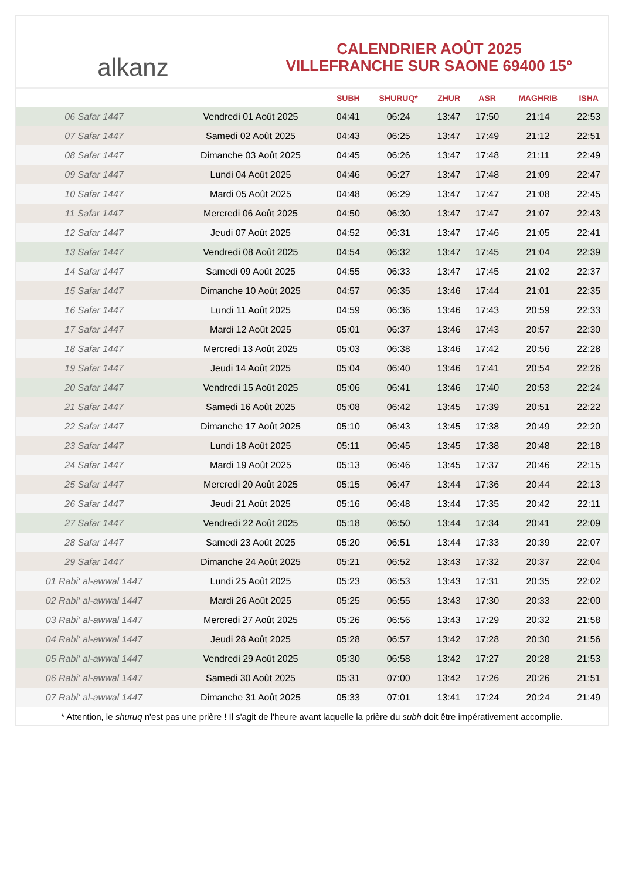alkanz
CALENDRIER AOÛT 2025
VILLEFRANCHE SUR SAONE 69400 15°
| | | SUBH | SHURUQ* | ZHUR | ASR | MAGHRIB | ISHA |
| --- | --- | --- | --- | --- | --- | --- | --- |
| 06 Safar 1447 | Vendredi 01 Août 2025 | 04:41 | 06:24 | 13:47 | 17:50 | 21:14 | 22:53 |
| 07 Safar 1447 | Samedi 02 Août 2025 | 04:43 | 06:25 | 13:47 | 17:49 | 21:12 | 22:51 |
| 08 Safar 1447 | Dimanche 03 Août 2025 | 04:45 | 06:26 | 13:47 | 17:48 | 21:11 | 22:49 |
| 09 Safar 1447 | Lundi 04 Août 2025 | 04:46 | 06:27 | 13:47 | 17:48 | 21:09 | 22:47 |
| 10 Safar 1447 | Mardi 05 Août 2025 | 04:48 | 06:29 | 13:47 | 17:47 | 21:08 | 22:45 |
| 11 Safar 1447 | Mercredi 06 Août 2025 | 04:50 | 06:30 | 13:47 | 17:47 | 21:07 | 22:43 |
| 12 Safar 1447 | Jeudi 07 Août 2025 | 04:52 | 06:31 | 13:47 | 17:46 | 21:05 | 22:41 |
| 13 Safar 1447 | Vendredi 08 Août 2025 | 04:54 | 06:32 | 13:47 | 17:45 | 21:04 | 22:39 |
| 14 Safar 1447 | Samedi 09 Août 2025 | 04:55 | 06:33 | 13:47 | 17:45 | 21:02 | 22:37 |
| 15 Safar 1447 | Dimanche 10 Août 2025 | 04:57 | 06:35 | 13:46 | 17:44 | 21:01 | 22:35 |
| 16 Safar 1447 | Lundi 11 Août 2025 | 04:59 | 06:36 | 13:46 | 17:43 | 20:59 | 22:33 |
| 17 Safar 1447 | Mardi 12 Août 2025 | 05:01 | 06:37 | 13:46 | 17:43 | 20:57 | 22:30 |
| 18 Safar 1447 | Mercredi 13 Août 2025 | 05:03 | 06:38 | 13:46 | 17:42 | 20:56 | 22:28 |
| 19 Safar 1447 | Jeudi 14 Août 2025 | 05:04 | 06:40 | 13:46 | 17:41 | 20:54 | 22:26 |
| 20 Safar 1447 | Vendredi 15 Août 2025 | 05:06 | 06:41 | 13:46 | 17:40 | 20:53 | 22:24 |
| 21 Safar 1447 | Samedi 16 Août 2025 | 05:08 | 06:42 | 13:45 | 17:39 | 20:51 | 22:22 |
| 22 Safar 1447 | Dimanche 17 Août 2025 | 05:10 | 06:43 | 13:45 | 17:38 | 20:49 | 22:20 |
| 23 Safar 1447 | Lundi 18 Août 2025 | 05:11 | 06:45 | 13:45 | 17:38 | 20:48 | 22:18 |
| 24 Safar 1447 | Mardi 19 Août 2025 | 05:13 | 06:46 | 13:45 | 17:37 | 20:46 | 22:15 |
| 25 Safar 1447 | Mercredi 20 Août 2025 | 05:15 | 06:47 | 13:44 | 17:36 | 20:44 | 22:13 |
| 26 Safar 1447 | Jeudi 21 Août 2025 | 05:16 | 06:48 | 13:44 | 17:35 | 20:42 | 22:11 |
| 27 Safar 1447 | Vendredi 22 Août 2025 | 05:18 | 06:50 | 13:44 | 17:34 | 20:41 | 22:09 |
| 28 Safar 1447 | Samedi 23 Août 2025 | 05:20 | 06:51 | 13:44 | 17:33 | 20:39 | 22:07 |
| 29 Safar 1447 | Dimanche 24 Août 2025 | 05:21 | 06:52 | 13:43 | 17:32 | 20:37 | 22:04 |
| 01 Rabi‘ al-awwal 1447 | Lundi 25 Août 2025 | 05:23 | 06:53 | 13:43 | 17:31 | 20:35 | 22:02 |
| 02 Rabi‘ al-awwal 1447 | Mardi 26 Août 2025 | 05:25 | 06:55 | 13:43 | 17:30 | 20:33 | 22:00 |
| 03 Rabi‘ al-awwal 1447 | Mercredi 27 Août 2025 | 05:26 | 06:56 | 13:43 | 17:29 | 20:32 | 21:58 |
| 04 Rabi‘ al-awwal 1447 | Jeudi 28 Août 2025 | 05:28 | 06:57 | 13:42 | 17:28 | 20:30 | 21:56 |
| 05 Rabi‘ al-awwal 1447 | Vendredi 29 Août 2025 | 05:30 | 06:58 | 13:42 | 17:27 | 20:28 | 21:53 |
| 06 Rabi‘ al-awwal 1447 | Samedi 30 Août 2025 | 05:31 | 07:00 | 13:42 | 17:26 | 20:26 | 21:51 |
| 07 Rabi‘ al-awwal 1447 | Dimanche 31 Août 2025 | 05:33 | 07:01 | 13:41 | 17:24 | 20:24 | 21:49 |
* Attention, le shuruq n'est pas une prière ! Il s'agit de l'heure avant laquelle la prière du subh doit être impérativement accomplie.